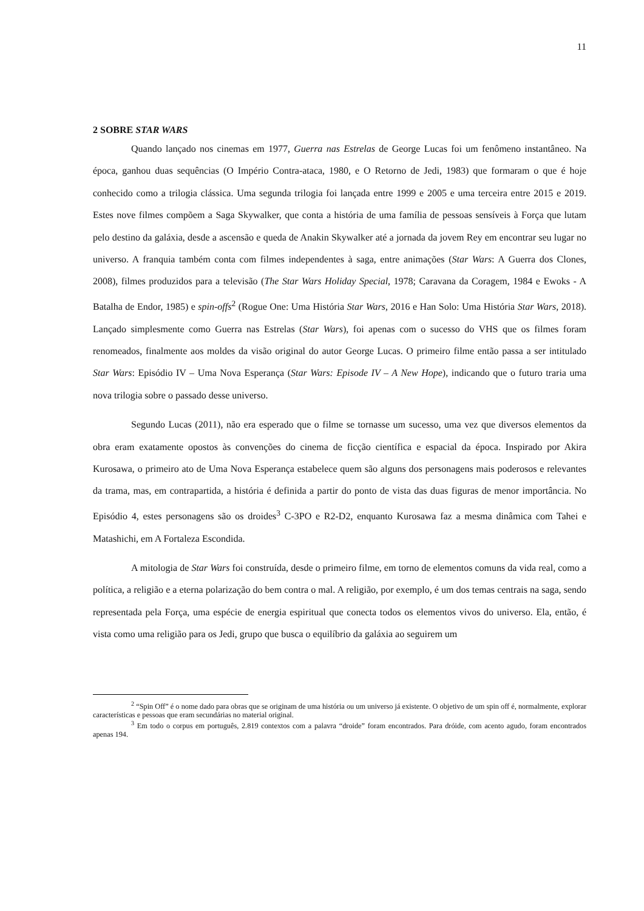11
2 SOBRE STAR WARS
Quando lançado nos cinemas em 1977, Guerra nas Estrelas de George Lucas foi um fenômeno instantâneo. Na época, ganhou duas sequências (O Império Contra-ataca, 1980, e O Retorno de Jedi, 1983) que formaram o que é hoje conhecido como a trilogia clássica. Uma segunda trilogia foi lançada entre 1999 e 2005 e uma terceira entre 2015 e 2019. Estes nove filmes compõem a Saga Skywalker, que conta a história de uma família de pessoas sensíveis à Força que lutam pelo destino da galáxia, desde a ascensão e queda de Anakin Skywalker até a jornada da jovem Rey em encontrar seu lugar no universo. A franquia também conta com filmes independentes à saga, entre animações (Star Wars: A Guerra dos Clones, 2008), filmes produzidos para a televisão (The Star Wars Holiday Special, 1978; Caravana da Coragem, 1984 e Ewoks - A Batalha de Endor, 1985) e spin-offs<sup>2</sup> (Rogue One: Uma História Star Wars, 2016 e Han Solo: Uma História Star Wars, 2018). Lançado simplesmente como Guerra nas Estrelas (Star Wars), foi apenas com o sucesso do VHS que os filmes foram renomeados, finalmente aos moldes da visão original do autor George Lucas. O primeiro filme então passa a ser intitulado Star Wars: Episódio IV – Uma Nova Esperança (Star Wars: Episode IV – A New Hope), indicando que o futuro traria uma nova trilogia sobre o passado desse universo.
Segundo Lucas (2011), não era esperado que o filme se tornasse um sucesso, uma vez que diversos elementos da obra eram exatamente opostos às convenções do cinema de ficção científica e espacial da época. Inspirado por Akira Kurosawa, o primeiro ato de Uma Nova Esperança estabelece quem são alguns dos personagens mais poderosos e relevantes da trama, mas, em contrapartida, a história é definida a partir do ponto de vista das duas figuras de menor importância. No Episódio 4, estes personagens são os droides<sup>3</sup> C-3PO e R2-D2, enquanto Kurosawa faz a mesma dinâmica com Tahei e Matashichi, em A Fortaleza Escondida.
A mitologia de Star Wars foi construída, desde o primeiro filme, em torno de elementos comuns da vida real, como a política, a religião e a eterna polarização do bem contra o mal. A religião, por exemplo, é um dos temas centrais na saga, sendo representada pela Força, uma espécie de energia espiritual que conecta todos os elementos vivos do universo. Ela, então, é vista como uma religião para os Jedi, grupo que busca o equilíbrio da galáxia ao seguirem um
<sup>2</sup> “Spin Off” é o nome dado para obras que se originam de uma história ou um universo já existente. O objetivo de um spin off é, normalmente, explorar características e pessoas que eram secundárias no material original.
<sup>3</sup> Em todo o corpus em português, 2.819 contextos com a palavra “droide” foram encontrados. Para dróide, com acento agudo, foram encontrados apenas 194.